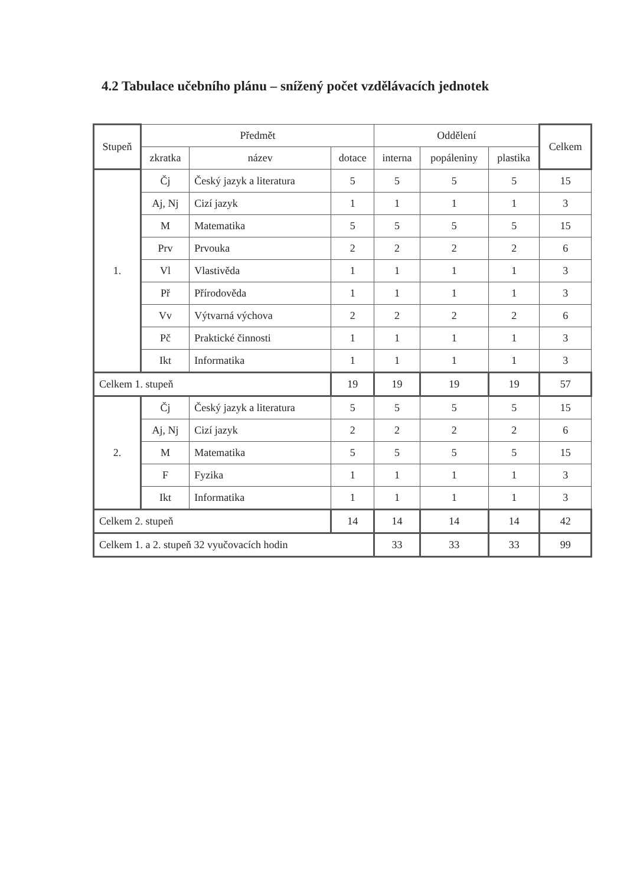4.2 Tabulace učebního plánu – snížený počet vzdělávacích jednotek
| Stupeň | Předmět | | | Oddělení | | | Celkem |
| --- | --- | --- | --- | --- | --- | --- | --- |
| | zkratka | název | dotace | interna | popáleniny | plastika | |
| 1. | Čj | Český jazyk a literatura | 5 | 5 | 5 | 5 | 15 |
| | Aj, Nj | Cizí jazyk | 1 | 1 | 1 | 1 | 3 |
| | M | Matematika | 5 | 5 | 5 | 5 | 15 |
| | Prv | Prvouka | 2 | 2 | 2 | 2 | 6 |
| | Vl | Vlastivěda | 1 | 1 | 1 | 1 | 3 |
| | Př | Přírodověda | 1 | 1 | 1 | 1 | 3 |
| | Vv | Výtvarná výchova | 2 | 2 | 2 | 2 | 6 |
| | Pč | Praktické činnosti | 1 | 1 | 1 | 1 | 3 |
| | Ikt | Informatika | 1 | 1 | 1 | 1 | 3 |
| Celkem 1. stupeň | | | 19 | 19 | 19 | 19 | 57 |
| 2. | Čj | Český jazyk a literatura | 5 | 5 | 5 | 5 | 15 |
| | Aj, Nj | Cizí jazyk | 2 | 2 | 2 | 2 | 6 |
| | M | Matematika | 5 | 5 | 5 | 5 | 15 |
| | F | Fyzika | 1 | 1 | 1 | 1 | 3 |
| | Ikt | Informatika | 1 | 1 | 1 | 1 | 3 |
| Celkem 2. stupeň | | | 14 | 14 | 14 | 14 | 42 |
| Celkem 1. a 2. stupeň 32 vyučovacích hodin | | | | 33 | 33 | 33 | 99 |